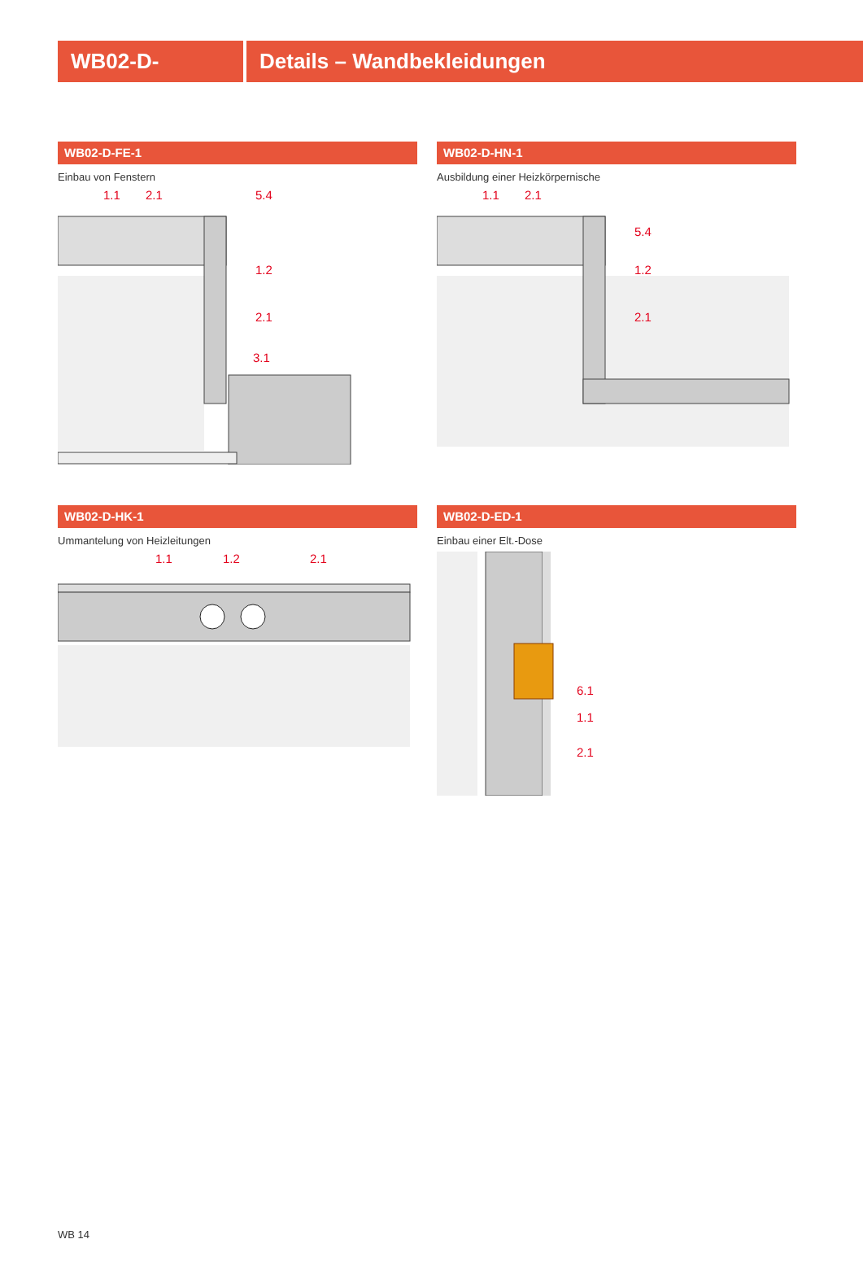WB02-D- Details – Wandbekleidungen
WB02-D-FE-1
Einbau von Fenstern
1.1 2.1
5.4
1.2
2.1
3.1
WB02-D-HN-1
Ausbildung einer Heizkörpernische
1.1 2.1
5.4
1.2
2.1
WB02-D-HK-1
Ummantelung von Heizleitungen
1.1 1.2 2.1
WB02-D-ED-1
Einbau einer Elt.-Dose
6.1
1.1
2.1
WB 14